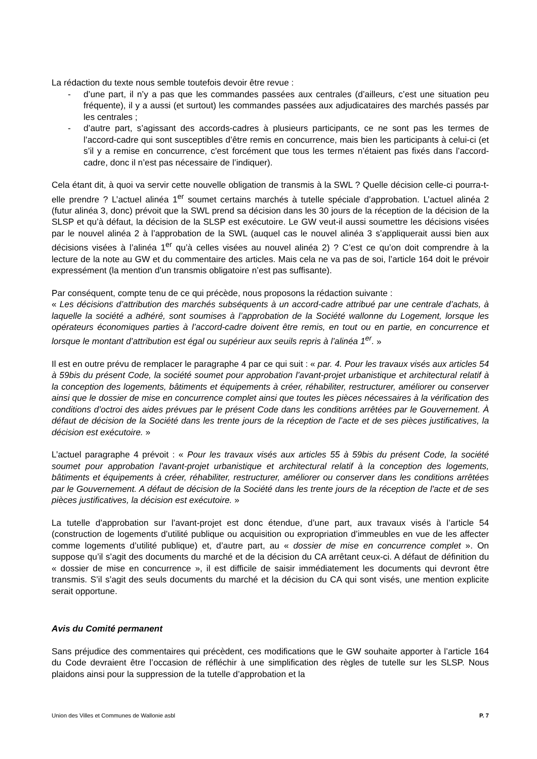La rédaction du texte nous semble toutefois devoir être revue :
- d’une part, il n’y a pas que les commandes passées aux centrales (d’ailleurs, c’est une situation peu fréquente), il y a aussi (et surtout) les commandes passées aux adjudicataires des marchés passés par les centrales ;
- d’autre part, s’agissant des accords-cadres à plusieurs participants, ce ne sont pas les termes de l’accord-cadre qui sont susceptibles d’être remis en concurrence, mais bien les participants à celui-ci (et s’il y a remise en concurrence, c’est forcément que tous les termes n’étaient pas fixés dans l’accord-cadre, donc il n’est pas nécessaire de l’indiquer).
Cela étant dit, à quoi va servir cette nouvelle obligation de transmis à la SWL ? Quelle décision celle-ci pourra-t-elle prendre ? L’actuel alinéa 1<sup>er</sup> soumet certains marchés à tutelle spéciale d’approbation. L’actuel alinéa 2 (futur alinéa 3, donc) prévoit que la SWL prend sa décision dans les 30 jours de la réception de la décision de la SLSP et qu’à défaut, la décision de la SLSP est exécutoire. Le GW veut-il aussi soumettre les décisions visées par le nouvel alinéa 2 à l’approbation de la SWL (auquel cas le nouvel alinéa 3 s’appliquerait aussi bien aux décisions visées à l’alinéa 1<sup>er</sup> qu’à celles visées au nouvel alinéa 2) ? C’est ce qu’on doit comprendre à la lecture de la note au GW et du commentaire des articles. Mais cela ne va pas de soi, l’article 164 doit le prévoir expressément (la mention d’un transmis obligatoire n’est pas suffisante).
Par conséquent, compte tenu de ce qui précède, nous proposons la rédaction suivante :
« Les décisions d’attribution des marchés subséquents à un accord-cadre attribué par une centrale d’achats, à laquelle la société a adhéré, sont soumises à l’approbation de la Société wallonne du Logement, lorsque les opérateurs économiques parties à l’accord-cadre doivent être remis, en tout ou en partie, en concurrence et lorsque le montant d’attribution est égal ou supérieur aux seuils repris à l’alinéa 1<sup>er</sup>. »
Il est en outre prévu de remplacer le paragraphe 4 par ce qui suit : « par. 4. Pour les travaux visés aux articles 54 à 59bis du présent Code, la société soumet pour approbation l’avant-projet urbanistique et architectural relatif à la conception des logements, bâtiments et équipements à créer, réhabiliter, restructurer, améliorer ou conserver ainsi que le dossier de mise en concurrence complet ainsi que toutes les pièces nécessaires à la vérification des conditions d’octroi des aides prévues par le présent Code dans les conditions arrêtées par le Gouvernement. À défaut de décision de la Société dans les trente jours de la réception de l’acte et de ses pièces justificatives, la décision est exécutoire. »
L’actuel paragraphe 4 prévoit : « Pour les travaux visés aux articles 55 à 59bis du présent Code, la société soumet pour approbation l'avant-projet urbanistique et architectural relatif à la conception des logements, bâtiments et équipements à créer, réhabiliter, restructurer, améliorer ou conserver dans les conditions arrêtées par le Gouvernement. A défaut de décision de la Société dans les trente jours de la réception de l'acte et de ses pièces justificatives, la décision est exécutoire. »
La tutelle d’approbation sur l’avant-projet est donc étendue, d’une part, aux travaux visés à l’article 54 (construction de logements d’utilité publique ou acquisition ou expropriation d’immeubles en vue de les affecter comme logements d’utilité publique) et, d’autre part, au « dossier de mise en concurrence complet ». On suppose qu’il s’agit des documents du marché et de la décision du CA arrêtant ceux-ci. A défaut de définition du « dossier de mise en concurrence », il est difficile de saisir immédiatement les documents qui devront être transmis. S’il s’agit des seuls documents du marché et la décision du CA qui sont visés, une mention explicite serait opportune.
Avis du Comité permanent
Sans préjudice des commentaires qui précèdent, ces modifications que le GW souhaite apporter à l’article 164 du Code devraient être l’occasion de réfléchir à une simplification des règles de tutelle sur les SLSP. Nous plaidons ainsi pour la suppression de la tutelle d’approbation et la
Union des Villes et Communes de Wallonie asbl P. 7